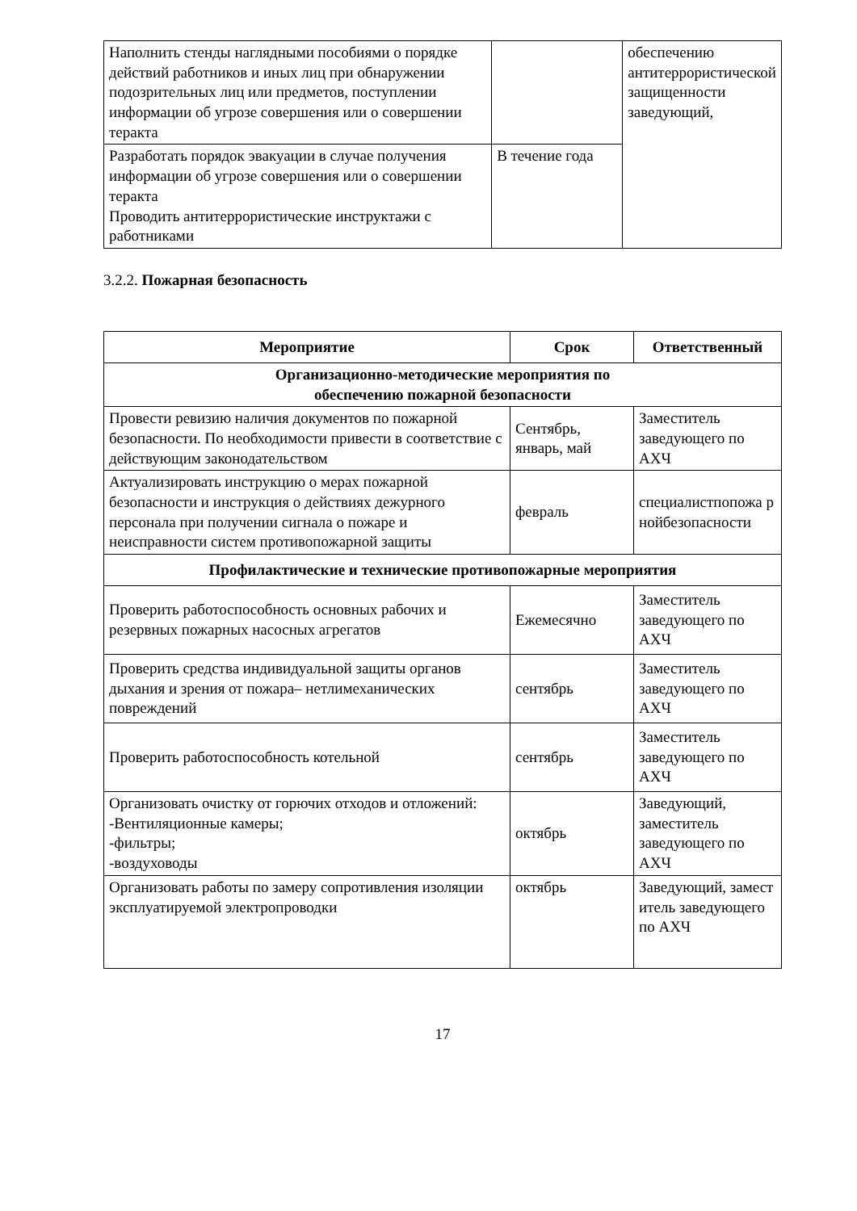| Наполнить стенды наглядными пособиями о порядке действий работников и иных лиц при обнаружении подозрительных лиц или предметов, поступлении информации об угрозе совершения или о совершении теракта | | обеспечению антитеррористической защищенности заведующий, |
| Разработать порядок эвакуации в случае получения информации об угрозе совершения или о совершении теракта Проводить антитеррористические инструктажи с работниками | В течение года | |
3.2.2. Пожарная безопасность
| Мероприятие | Срок | Ответственный |
| --- | --- | --- |
| Организационно-методические мероприятия по обеспечению пожарной безопасности | | |
| Провести ревизию наличия документов по пожарной безопасности. По необходимости привести в соответствие с действующим законодательством | Сентябрь, январь, май | Заместитель заведующего по АХЧ |
| Актуализировать инструкцию о мерах пожарной безопасности и инструкция о действиях дежурного персонала при получении сигнала о пожаре и неисправности систем противопожарной защиты | февраль | специалистпопожа р нойбезопасности |
| Профилактические и технические противопожарные мероприятия | | |
| Проверить работоспособность основных рабочих и резервных пожарных насосных агрегатов | Ежемесячно | Заместитель заведующего по АХЧ |
| Проверить средства индивидуальной защиты органов дыхания и зрения от пожара– нетлимеханических повреждений | сентябрь | Заместитель заведующего по АХЧ |
| Проверить работоспособность котельной | сентябрь | Заместитель заведующего по АХЧ |
| Организовать очистку от горючих отходов и отложений: -Вентиляционные камеры; -фильтры; -воздуховоды | октябрь | Заведующий, заместитель заведующего по АХЧ |
| Организовать работы по замеру сопротивления изоляции эксплуатируемой электропроводки | октябрь | Заведующий, замест итель заведующего по АХЧ |
17